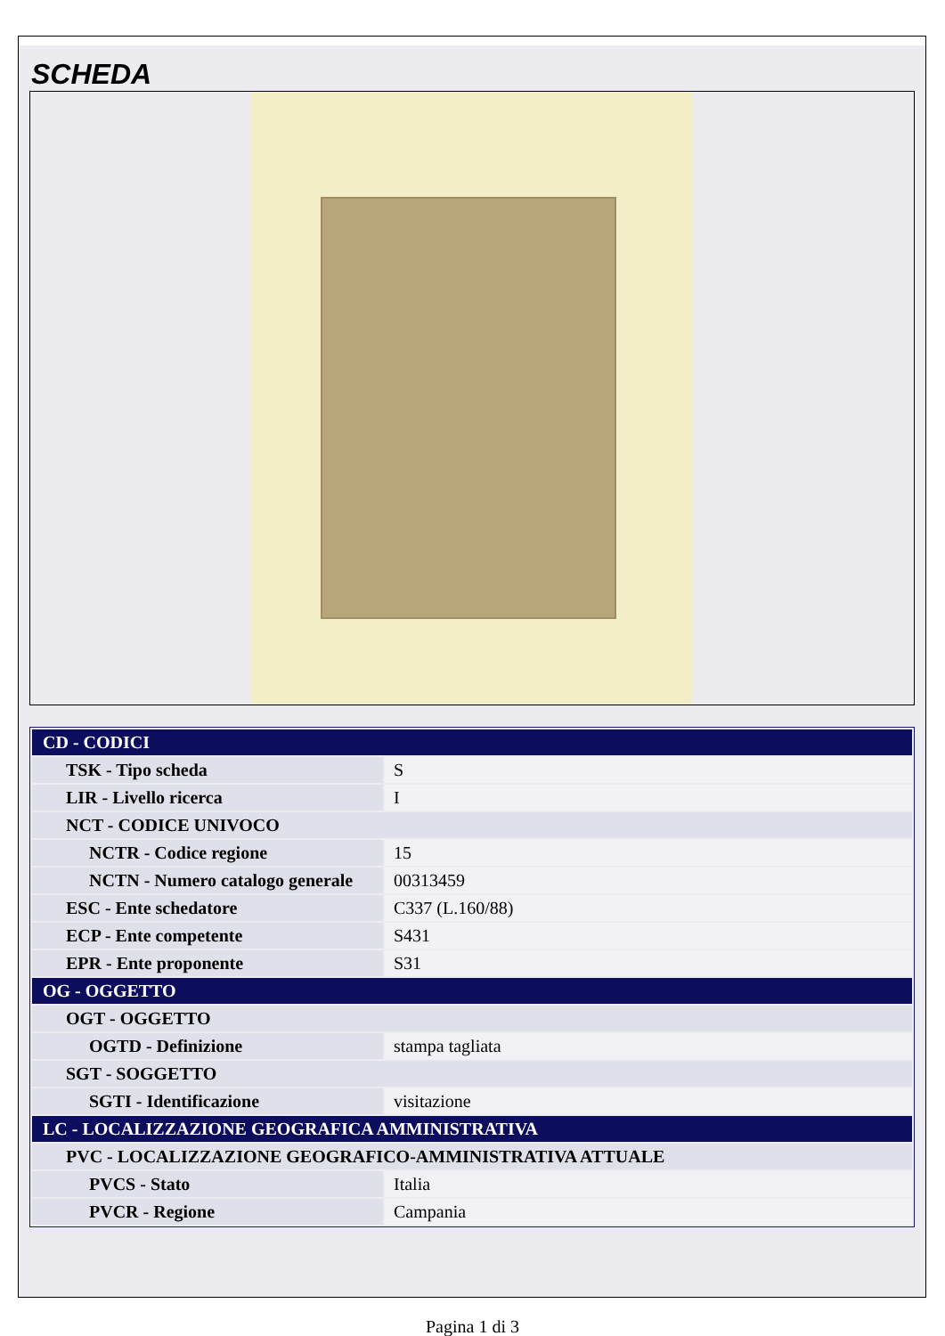SCHEDA
| CD - CODICI | |
| TSK - Tipo scheda | S |
| LIR - Livello ricerca | I |
| NCT - CODICE UNIVOCO | |
| NCTR - Codice regione | 15 |
| NCTN - Numero catalogo generale | 00313459 |
| ESC - Ente schedatore | C337 (L.160/88) |
| ECP - Ente competente | S431 |
| EPR - Ente proponente | S31 |
| OG - OGGETTO | |
| OGT - OGGETTO | |
| OGTD - Definizione | stampa tagliata |
| SGT - SOGGETTO | |
| SGTI - Identificazione | visitazione |
| LC - LOCALIZZAZIONE GEOGRAFICA AMMINISTRATIVA | |
| PVC - LOCALIZZAZIONE GEOGRAFICO-AMMINISTRATIVA ATTUALE | |
| PVCS - Stato | Italia |
| PVCR - Regione | Campania |
Pagina 1 di 3